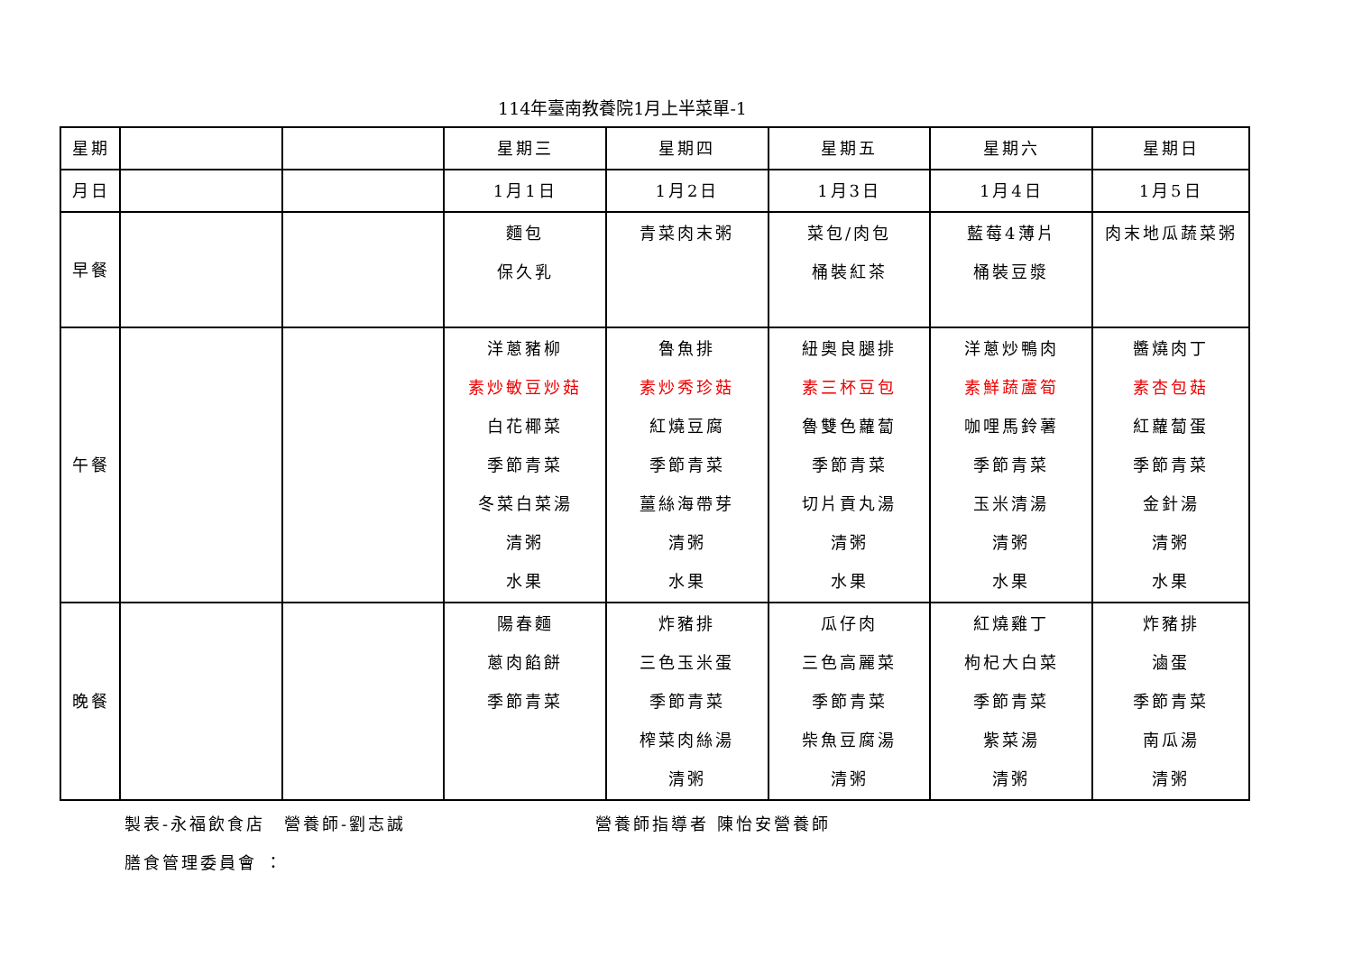114年臺南教養院1月上半菜單-1
| 星期 | | | 星期三 | 星期四 | 星期五 | 星期六 | 星期日 |
| --- | --- | --- | --- | --- | --- | --- | --- |
| 月日 | | | 1月1日 | 1月2日 | 1月3日 | 1月4日 | 1月5日 |
| 早餐 | | | 麵包 保久乳 | 青菜肉末粥 | 菜包/肉包 桶裝紅茶 | 藍莓4薄片 桶裝豆漿 | 肉末地瓜蔬菜粥 |
| 午餐 | | | 洋蔥豬柳 素炒敏豆炒菇 白花椰菜 季節青菜 冬菜白菜湯 清粥 水果 | 魯魚排 素炒秀珍菇 紅燒豆腐 季節青菜 薑絲海帶芽 清粥 水果 | 紐奧良腿排 素三杯豆包 魯雙色蘿蔔 季節青菜 切片貢丸湯 清粥 水果 | 洋蔥炒鴨肉 素鮮蔬蘆筍 咖哩馬鈴薯 季節青菜 玉米清湯 清粥 水果 | 醬燒肉丁 素杏包菇 紅蘿蔔蛋 季節青菜 金針湯 清粥 水果 |
| 晚餐 | | | 陽春麵 蔥肉餡餅 季節青菜 | 炸豬排 三色玉米蛋 季節青菜 榨菜肉絲湯 清粥 | 瓜仔肉 三色高麗菜 季節青菜 柴魚豆腐湯 清粥 | 紅燒雞丁 枸杞大白菜 季節青菜 紫菜湯 清粥 | 炸豬排 滷蛋 季節青菜 南瓜湯 清粥 |
製表-永福飲食店　營養師-劉志誠 營養師指導者 陳怡安營養師
膳食管理委員會 ：